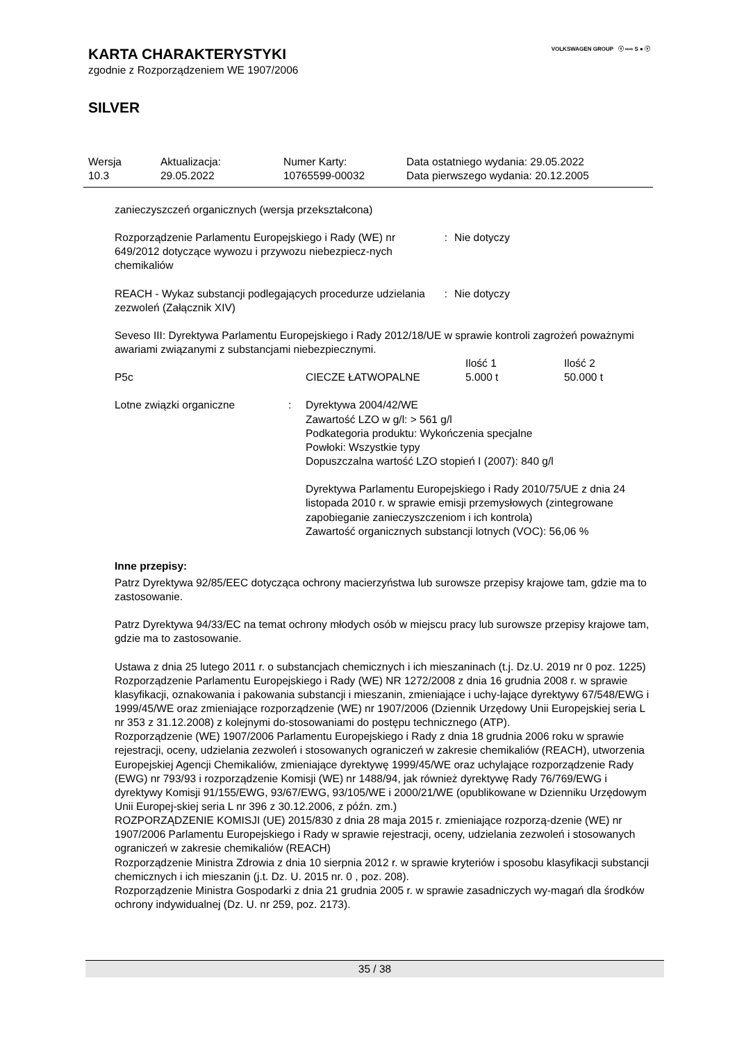VOLKSWAGEN GROUP ⓥ ∞∞ S ● ⓥ
KARTA CHARAKTERYSTYKI
zgodnie z Rozporządzeniem WE 1907/2006
SILVER
| Wersja 10.3 | Aktualizacja: 29.05.2022 | Numer Karty: 10765599-00032 | Data ostatniego wydania: 29.05.2022 Data pierwszego wydania: 20.12.2005 |
zanieczyszczeń organicznych (wersja przekształcona)
| Rozporządzenie Parlamentu Europejskiego i Rady (WE) nr 649/2012 dotyczące wywozu i przywozu niebezpiecz-nych chemikaliów | : | Nie dotyczy |
| REACH - Wykaz substancji podlegających procedurze udzielania zezwoleń (Załącznik XIV) | : | Nie dotyczy |
Seveso III: Dyrektywa Parlamentu Europejskiego i Rady 2012/18/UE w sprawie kontroli zagrożeń poważnymi awariami związanymi z substancjami niebezpiecznymi.
| | | Ilość 1 | Ilość 2 |
| P5c | CIECZE ŁATWOPALNE | 5.000 t | 50.000 t |
| Lotne związki organiczne | : | Dyrektywa 2004/42/WE Zawartość LZO w g/l: > 561 g/l Podkategoria produktu: Wykończenia specjalne Powłoki: Wszystkie typy Dopuszczalna wartość LZO stopień I (2007): 840 g/l Dyrektywa Parlamentu Europejskiego i Rady 2010/75/UE z dnia 24 listopada 2010 r. w sprawie emisji przemysłowych (zintegrowane zapobieganie zanieczyszczeniom i ich kontrola) Zawartość organicznych substancji lotnych (VOC): 56,06 % |
Inne przepisy:
Patrz Dyrektywa 92/85/EEC dotycząca ochrony macierzyństwa lub surowsze przepisy krajowe tam, gdzie ma to zastosowanie.
Patrz Dyrektywa 94/33/EC na temat ochrony młodych osób w miejscu pracy lub surowsze przepisy krajowe tam, gdzie ma to zastosowanie.
Ustawa z dnia 25 lutego 2011 r. o substancjach chemicznych i ich mieszaninach (t.j. Dz.U. 2019 nr 0 poz. 1225)
Rozporządzenie Parlamentu Europejskiego i Rady (WE) NR 1272/2008 z dnia 16 grudnia 2008 r. w sprawie klasyfikacji, oznakowania i pakowania substancji i mieszanin, zmieniające i uchy-lające dyrektywy 67/548/EWG i 1999/45/WE oraz zmieniające rozporządzenie (WE) nr 1907/2006 (Dziennik Urzędowy Unii Europejskiej seria L nr 353 z 31.12.2008) z kolejnymi do-stosowaniami do postępu technicznego (ATP).
Rozporządzenie (WE) 1907/2006 Parlamentu Europejskiego i Rady z dnia 18 grudnia 2006 roku w sprawie rejestracji, oceny, udzielania zezwoleń i stosowanych ograniczeń w zakresie chemikaliów (REACH), utworzenia Europejskiej Agencji Chemikaliów, zmieniające dyrektywę 1999/45/WE oraz uchylające rozporządzenie Rady (EWG) nr 793/93 i rozporządzenie Komisji (WE) nr 1488/94, jak również dyrektywę Rady 76/769/EWG i dyrektywy Komisji 91/155/EWG, 93/67/EWG, 93/105/WE i 2000/21/WE (opublikowane w Dzienniku Urzędowym Unii Europej-skiej seria L nr 396 z 30.12.2006, z późn. zm.)
ROZPORZĄDZENIE KOMISJI (UE) 2015/830 z dnia 28 maja 2015 r. zmieniające rozporzą-dzenie (WE) nr 1907/2006 Parlamentu Europejskiego i Rady w sprawie rejestracji, oceny, udzielania zezwoleń i stosowanych ograniczeń w zakresie chemikaliów (REACH)
Rozporządzenie Ministra Zdrowia z dnia 10 sierpnia 2012 r. w sprawie kryteriów i sposobu klasyfikacji substancji chemicznych i ich mieszanin (j.t. Dz. U. 2015 nr. 0 , poz. 208).
Rozporządzenie Ministra Gospodarki z dnia 21 grudnia 2005 r. w sprawie zasadniczych wy-magań dla środków ochrony indywidualnej (Dz. U. nr 259, poz. 2173).
35 / 38